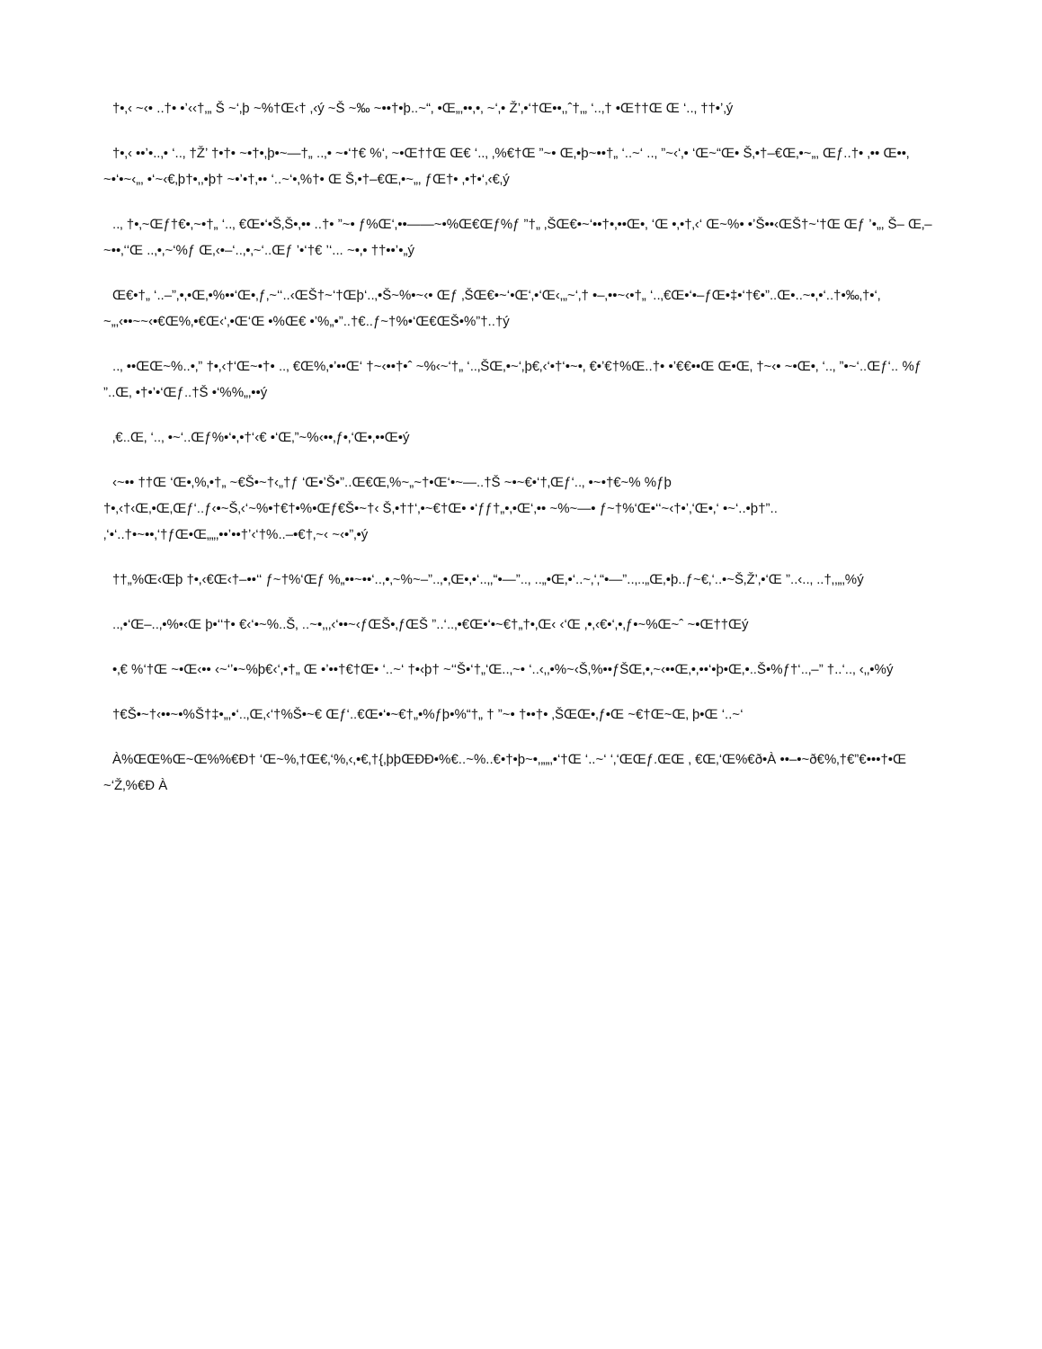†•‚‹ ~‹• ..†• •’‹‹†‚„ Š ~‘‚þ ~%†Œ‹† ‚‹ý ~Š ~‰ ~••†•þ..~“‚ •Œ„‚••‚•‚ ~‘‚• Ž’‚•‘†Œ••‚‚ˆ†‚„ ‘..‚† •Œ††Œ Œ ‘..‚ ††•’‚ý
†•‚‹ ••’•..‚• ‘..‚ †Ž’ †•†• ~•†•‚þ•~—†„ ..‚• ~•‘†€ %‘‚ ~•Œ††Œ Œ€ ‘..‚ ‚%€†Œ ”~• Œ‚•þ~••†„ ‘..~‘ ..‚ ”~‹‘‚• ‘Œ~“Œ• Š‚•†–€Œ‚•~„‚ Œƒ..†• ‚•• Œ••‚ ~•‘•~‹„‚ •‘~‹€‚þ†•‚‚•þ† ~•’•†‚•• ‘..~‘•‚%†• Œ Š‚•†–€Œ‚•~„‚ ƒŒ†• ‚•†•‘‚‹€‚ý
..‚ †•‚~Œƒ†€•‚~•†„ ‘..‚ €Œ•‘•Š‚Š•‚•• ..†• ”~• ƒ%Œ‘‚••——~•%Œ€Œƒ%ƒ ”†„ ‚ŠŒ€•~‘••†•‚••Œ•‚ ‘Œ •‚•†‚‹‘ Œ~%• •’Š••‹ŒŠ†~‘†Œ Œƒ ’•„‚ Š– Œ‚– ~••‚‘‘Œ ..‚•‚~‘%ƒ Œ‚‹•–‘..‚•‚~‘..Œƒ ’•‘†€ ’‘... ~•‚• ††••’•„ý
Œ€•†„ ‘..–”‚•‚•Œ‚•%••‘Œ•‚ƒ‚~‘‘..‹ŒŠ†~‘†Œþ‘..‚•Š~%•~‹• Œƒ ‚ŠŒ€•~‘•Œ‘‚•‘Œ‹‚„~‘‚† •–‚••~‹•†„ ‘..‚€Œ•‘•–ƒŒ•‡•‘†€•”..Œ•..~•‚•‘..†•‰‚†•‘‚ ~„‚‹••~~‹•€Œ%‚•€Œ‹‘‚•Œ‘Œ •%Œ€ •’%„•”..†€..ƒ~†%•‘Œ€ŒŠ•%”†..†ý
..‚ ••ŒŒ~%..•‚” †•‚‹†‘Œ~•†• ..‚ €Œ%‚•’••Œ‘ †~‹••†•ˆ ~%‹~‘†„ ‘..‚ŠŒ‚•~‘‚þ€‚‹‘•†‘•~•‚ €•’€†%Œ..†• •’€€••Œ Œ•Œ‚ †~‹• ~•Œ•‚ ‘..‚ ”•~‘..Œƒ‘.. %ƒ ”..Œ‚ •†•’•‘Œƒ..†Š •‘%%„‚••ý
‚€..Œ‚ ‘..‚ •~‘..Œƒ%•‘•‚•†‘‹€ •‘Œ‚”~%‹••‚ƒ•‚‘Œ•‚••Œ•ý
‹~•• ††Œ ‘Œ•‚%‚•†„ ~€Š•~†‹„†ƒ ‘Œ•’Š•”..Œ€Œ‚%~„~†•Œ‘•~—..†Š ~•~€•‘†‚Œƒ‘..‚ •~•†€~% %ƒþ †•‚‹†‹Œ‚•Œ‚Œƒ‘..ƒ‹•~Š‚‹‘~%•†€†•%•Œƒ€Š•~†‹ Š‚•††‘‚•~€†Œ• •‘ƒƒ†„•‚•Œ‘‚•• ~%~—• ƒ~†%‘Œ•‘‘~‹†•’‚‘Œ•‚‘ •~‘..•þ†”..‚‘•‘..†•~••‚‘†ƒŒ•Œ„„‚••’••†’‹‘†%..–•€†‚~‹ ~‹•”‚•ý
††„%Œ‹Œþ †•‚‹€Œ‹†–••‘‘ ƒ~†%‘Œƒ %„••~••‘..‚•‚~%~–”..‚•‚Œ•‚•‘..‚‚“•—”..‚ ..„•Œ‚•‘..~‚‘‚“•—”..‚..„Œ‚•þ..ƒ~€‚‘..•~Š‚Ž’‚•‘Œ ”..‹..‚ ..†‚‚„‚%ý
..‚•‘Œ–..‚•%•‹Œ þ•‘‘†• €‹‘•~%..Š‚ ..~•‚‚‚‹‘••~‹ƒŒŠ•‚ƒŒŠ ”..‘..‚•€Œ•‘•~€†„†•‚Œ‹ ‹‘Œ ‚•‚‹€•‘‚•‚ƒ•~%Œ~ˆ ~•Œ††Œý
•‚€ %‘†Œ ~•Œ‹•• ‹~‘’•~%þ€‹‘‚•†„ Œ •’••†€†Œ• ‘..~‘ †•‹þ† ~‘‘Š•‘†„‘Œ..‚~• ‘..‹‚‚•%~‹Š‚%••ƒŠŒ‚•‚~‹••Œ‚•‚••‘•þ•Œ‚•..Š•%ƒ†‘..‚–” †..‘..‚ ‹‚‚•%ý
†€Š•~†‹••~•%Š†‡•„‚•‘..‚Œ‚‹‘†%Š•~€ Œƒ‘..€Œ•‘•~€†„•%ƒþ•%“†„ † ”~• †••†• ‚ŠŒŒ•‚ƒ•Œ ~€†Œ~Œ‚ þ•Œ ‘..~‘
À%ŒŒ%Œ~Œ%%€Ð† ‘Œ~%‚†Œ€‚‘%‚‹‚•€‚†{‚þþŒÐÐ•%€..~%..€•†•þ~•‚„„‚•‘†Œ ‘..~‘ ‘‚‘ŒŒƒ.ŒŒ ‚ €Œ‚‘Œ%€ð•À ••–•~ð€%‚†€”€•••†•Œ ~‘Ž‚%€Ð À